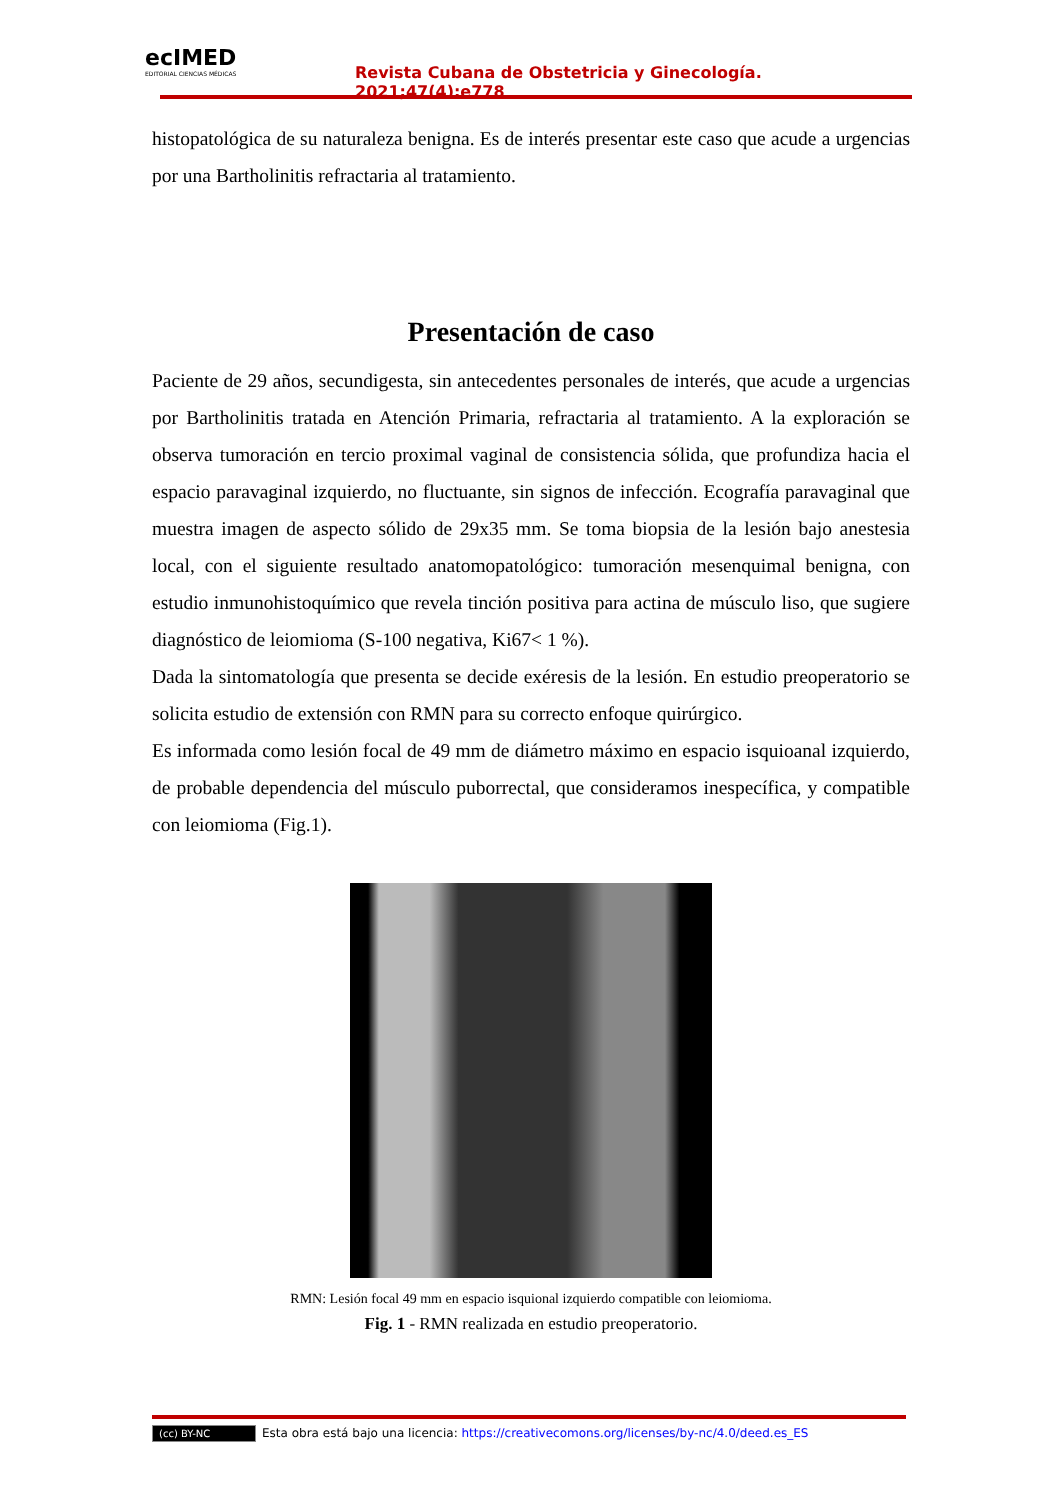ecIMED
EDITORIAL CIENCIAS MÉDICAS
Revista Cubana de Obstetricia y Ginecología. 2021;47(4):e778
histopatológica de su naturaleza benigna. Es de interés presentar este caso que acude a urgencias por una Bartholinitis refractaria al tratamiento.
Presentación de caso
Paciente de 29 años, secundigesta, sin antecedentes personales de interés, que acude a urgencias por Bartholinitis tratada en Atención Primaria, refractaria al tratamiento. A la exploración se observa tumoración en tercio proximal vaginal de consistencia sólida, que profundiza hacia el espacio paravaginal izquierdo, no fluctuante, sin signos de infección. Ecografía paravaginal que muestra imagen de aspecto sólido de 29x35 mm. Se toma biopsia de la lesión bajo anestesia local, con el siguiente resultado anatomopatológico: tumoración mesenquimal benigna, con estudio inmunohistoquímico que revela tinción positiva para actina de músculo liso, que sugiere diagnóstico de leiomioma (S-100 negativa, Ki67< 1 %).
Dada la sintomatología que presenta se decide exéresis de la lesión. En estudio preoperatorio se solicita estudio de extensión con RMN para su correcto enfoque quirúrgico.
Es informada como lesión focal de 49 mm de diámetro máximo en espacio isquioanal izquierdo, de probable dependencia del músculo puborrectal, que consideramos inespecífica, y compatible con leiomioma (Fig.1).
RMN: Lesión focal 49 mm en espacio isquional izquierdo compatible con leiomioma.
Fig. 1 - RMN realizada en estudio preoperatorio.
(cc) BY-NC Esta obra está bajo una licencia: https://creativecomons.org/licenses/by-nc/4.0/deed.es_ES